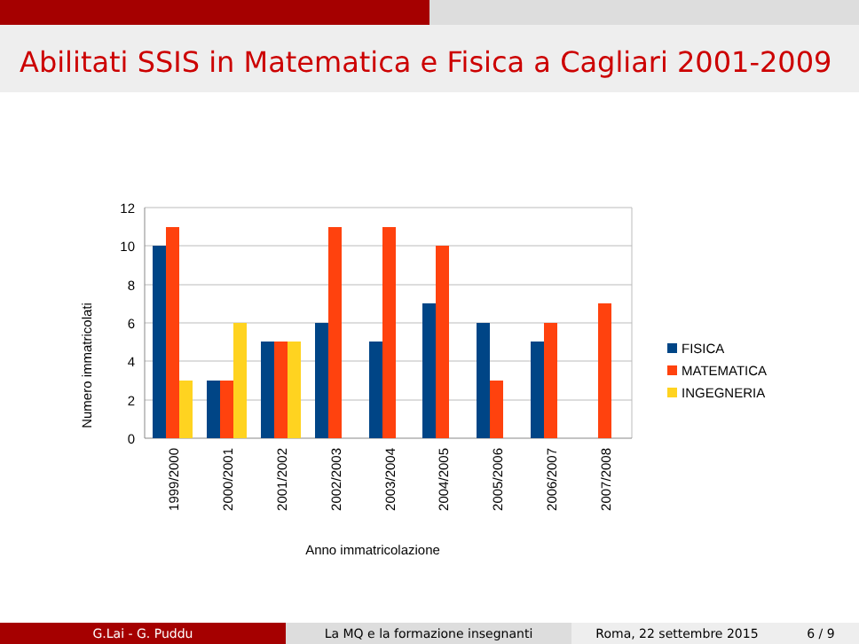Abilitati SSIS in Matematica e Fisica a Cagliari 2001-2009
12
10
8
6
4
2
0
1999/2000
2000/2001
2001/2002
2002/2003
2003/2004
2004/2005
2005/2006
2006/2007
2007/2008
Anno immatricolazione
Numero immatricolati
FISICA
MATEMATICA
INGEGNERIA
G.Lai - G. Puddu La MQ e la formazione insegnanti Roma, 22 settembre 2015 6 / 9